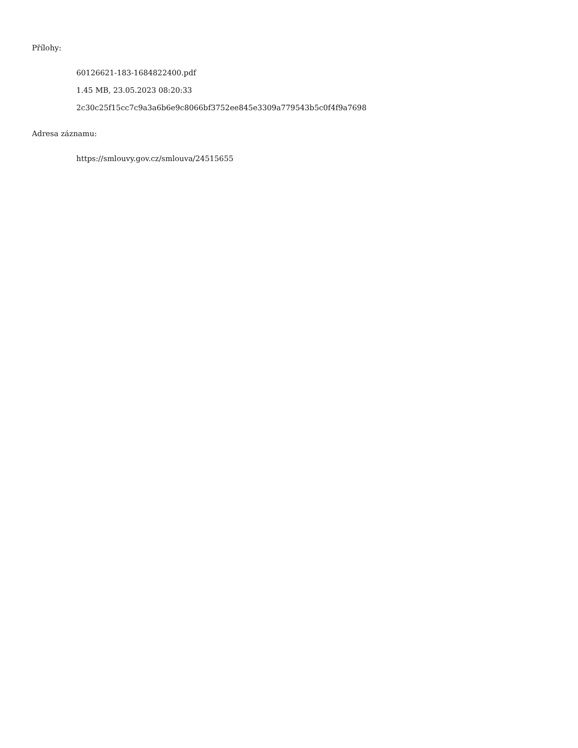Přílohy:
60126621-183-1684822400.pdf
1.45 MB, 23.05.2023 08:20:33
2c30c25f15cc7c9a3a6b6e9c8066bf3752ee845e3309a779543b5c0f4f9a7698
Adresa záznamu:
https://smlouvy.gov.cz/smlouva/24515655